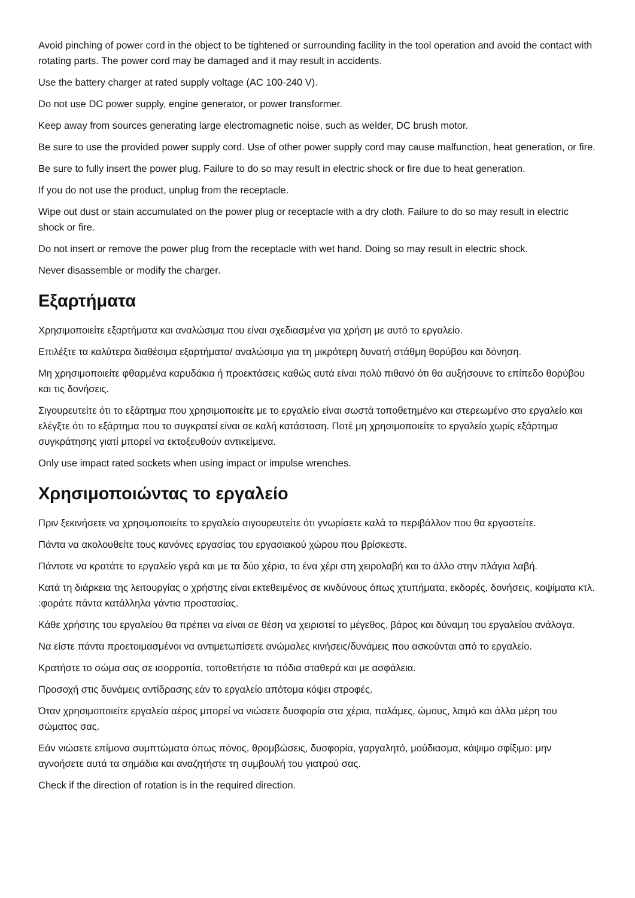Avoid pinching of power cord in the object to be tightened or surrounding facility in the tool operation and avoid the contact with rotating parts. The power cord may be damaged and it may result in accidents.
Use the battery charger at rated supply voltage (AC 100-240 V).
Do not use DC power supply, engine generator, or power transformer.
Keep away from sources generating large electromagnetic noise, such as welder, DC brush motor.
Be sure to use the provided power supply cord. Use of other power supply cord may cause malfunction, heat generation, or fire.
Be sure to fully insert the power plug. Failure to do so may result in electric shock or fire due to heat generation.
If you do not use the product, unplug from the receptacle.
Wipe out dust or stain accumulated on the power plug or receptacle with a dry cloth. Failure to do so may result in electric shock or fire.
Do not insert or remove the power plug from the receptacle with wet hand. Doing so may result in electric shock.
Never disassemble or modify the charger.
Εξαρτήματα
Χρησιμοποιείτε εξαρτήματα και αναλώσιμα που είναι σχεδιασμένα για χρήση με αυτό το εργαλείο.
Επιλέξτε τα καλύτερα διαθέσιμα εξαρτήματα/ αναλώσιμα για τη μικρότερη δυνατή στάθμη θορύβου και δόνηση.
Μη χρησιμοποιείτε φθαρμένα καρυδάκια ή προεκτάσεις καθώς αυτά είναι πολύ πιθανό ότι θα αυξήσουνε το επίπεδο θορύβου και τις δονήσεις.
Σιγουρευτείτε ότι το εξάρτημα που χρησιμοποιείτε με το εργαλείο είναι σωστά τοποθετημένο και στερεωμένο στο εργαλείο και ελέγξτε ότι το εξάρτημα που το συγκρατεί είναι σε καλή κατάσταση. Ποτέ μη χρησιμοποιείτε το εργαλείο χωρίς εξάρτημα συγκράτησης γιατί μπορεί να εκτοξευθούν αντικείμενα.
Only use impact rated sockets when using impact or impulse wrenches.
Χρησιμοποιώντας το εργαλείο
Πριν ξεκινήσετε να χρησιμοποιείτε το εργαλείο σιγουρευτείτε ότι γνωρίσετε καλά το περιβάλλον που θα εργαστείτε.
Πάντα να ακολουθείτε τους κανόνες εργασίας του εργασιακού χώρου που βρίσκεστε.
Πάντοτε να κρατάτε το εργαλείο γερά και με τα δύο χέρια, το ένα χέρι στη χειρολαβή και το άλλο στην πλάγια λαβή.
Κατά τη διάρκεια της λειτουργίας ο χρήστης είναι εκτεθειμένος σε κινδύνους όπως χτυπήματα, εκδορές, δονήσεις, κοψίματα κτλ. :φοράτε πάντα κατάλληλα γάντια προστασίας.
Κάθε χρήστης του εργαλείου θα πρέπει να είναι σε θέση να χειριστεί το μέγεθος, βάρος και δύναμη του εργαλείου ανάλογα.
Να είστε πάντα προετοιμασμένοι να αντιμετωπίσετε ανώμαλες κινήσεις/δυνάμεις που ασκούνται από το εργαλείο.
Κρατήστε το σώμα σας σε ισορροπία, τοποθετήστε τα πόδια σταθερά και με ασφάλεια.
Προσοχή στις δυνάμεις αντίδρασης εάν το εργαλείο απότομα κόψει στροφές.
Όταν χρησιμοποιείτε εργαλεία αέρος μπορεί να νιώσετε δυσφορία στα χέρια, παλάμες, ώμους, λαιμό και άλλα μέρη του σώματος σας.
Εάν νιώσετε επίμονα συμπτώματα όπως πόνος, θρομβώσεις, δυσφορία, γαργαλητό, μούδιασμα, κάψιμο σφίξιμο: μην αγνοήσετε αυτά τα σημάδια και αναζητήστε τη συμβουλή του γιατρού σας.
Check if the direction of rotation is in the required direction.